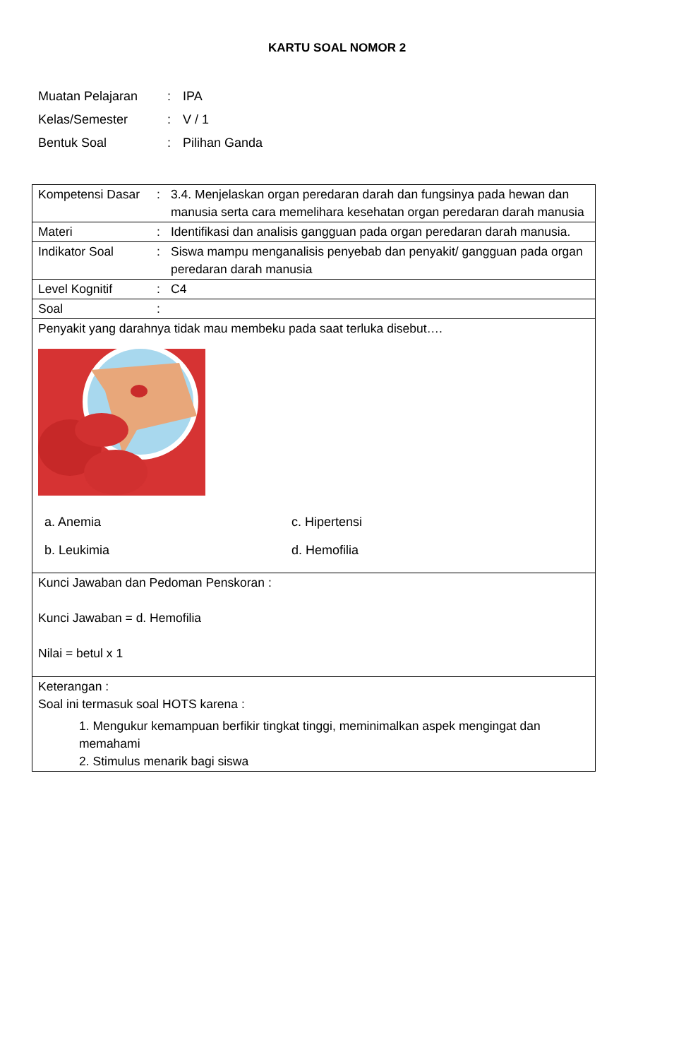KARTU SOAL NOMOR 2
| Muatan Pelajaran | : | IPA |
| Kelas/Semester | : | V / 1 |
| Bentuk Soal | : | Pilihan Ganda |
| Kompetensi Dasar | : | 3.4. Menjelaskan organ peredaran darah dan fungsinya pada hewan dan manusia serta cara memelihara kesehatan organ peredaran darah manusia |
| Materi | : | Identifikasi dan analisis gangguan pada organ peredaran darah manusia. |
| Indikator Soal | : | Siswa mampu menganalisis penyebab dan penyakit/ gangguan pada organ peredaran darah manusia |
| Level Kognitif | : | C4 |
| Soal | : | |
| Penyakit yang darahnya tidak mau membeku pada saat terluka disebut…. a. Anemia c. Hipertensi b. Leukimia d. Hemofilia | | |
| Kunci Jawaban dan Pedoman Penskoran : Kunci Jawaban = d. Hemofilia Nilai = betul x 1 | | |
| Keterangan : Soal ini termasuk soal HOTS karena : 1. Mengukur kemampuan berfikir tingkat tinggi, meminimalkan aspek mengingat dan memahami 2. Stimulus menarik bagi siswa | | |